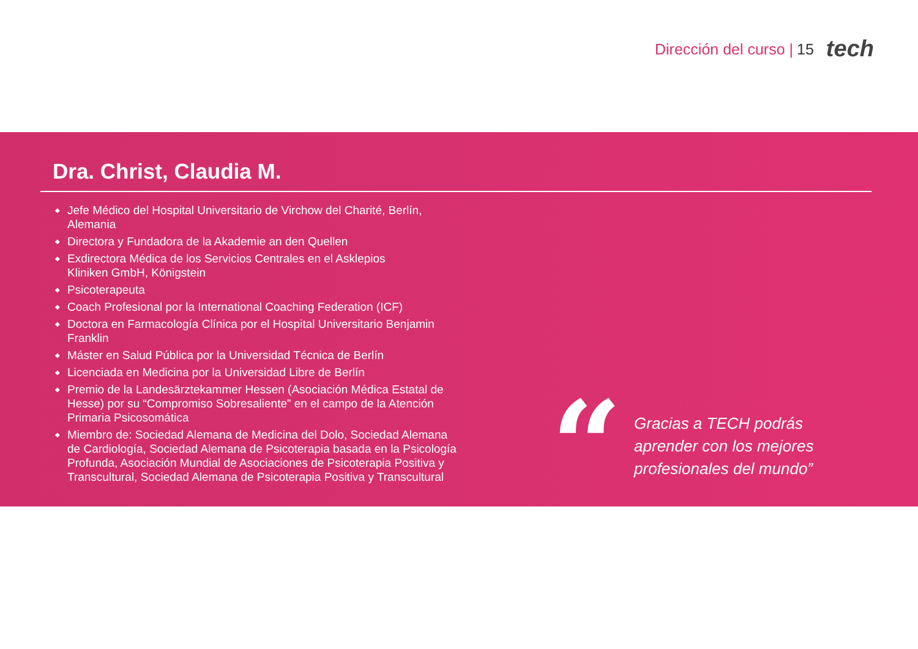Dirección del curso | 15 tech
Dra. Christ, Claudia M.
◆ Jefe Médico del Hospital Universitario de Virchow del Charité, Berlín, Alemania
◆ Directora y Fundadora de la Akademie an den Quellen
◆ Exdirectora Médica de los Servicios Centrales en el Asklepios
Kliniken GmbH, Königstein
◆ Psicoterapeuta
◆ Coach Profesional por la International Coaching Federation (ICF)
◆ Doctora en Farmacología Clínica por el Hospital Universitario Benjamin Franklin
◆ Máster en Salud Pública por la Universidad Técnica de Berlín
◆ Licenciada en Medicina por la Universidad Libre de Berlín
◆ Premio de la Landesärztekammer Hessen (Asociación Médica Estatal de Hesse) por su “Compromiso Sobresaliente” en el campo de la Atención Primaria Psicosomática
◆ Miembro de: Sociedad Alemana de Medicina del Dolo, Sociedad Alemana de Cardiología, Sociedad Alemana de Psicoterapia basada en la Psicología Profunda, Asociación Mundial de Asociaciones de Psicoterapia Positiva y Transcultural, Sociedad Alemana de Psicoterapia Positiva y Transcultural
“
Gracias a TECH podrás aprender con los mejores profesionales del mundo”